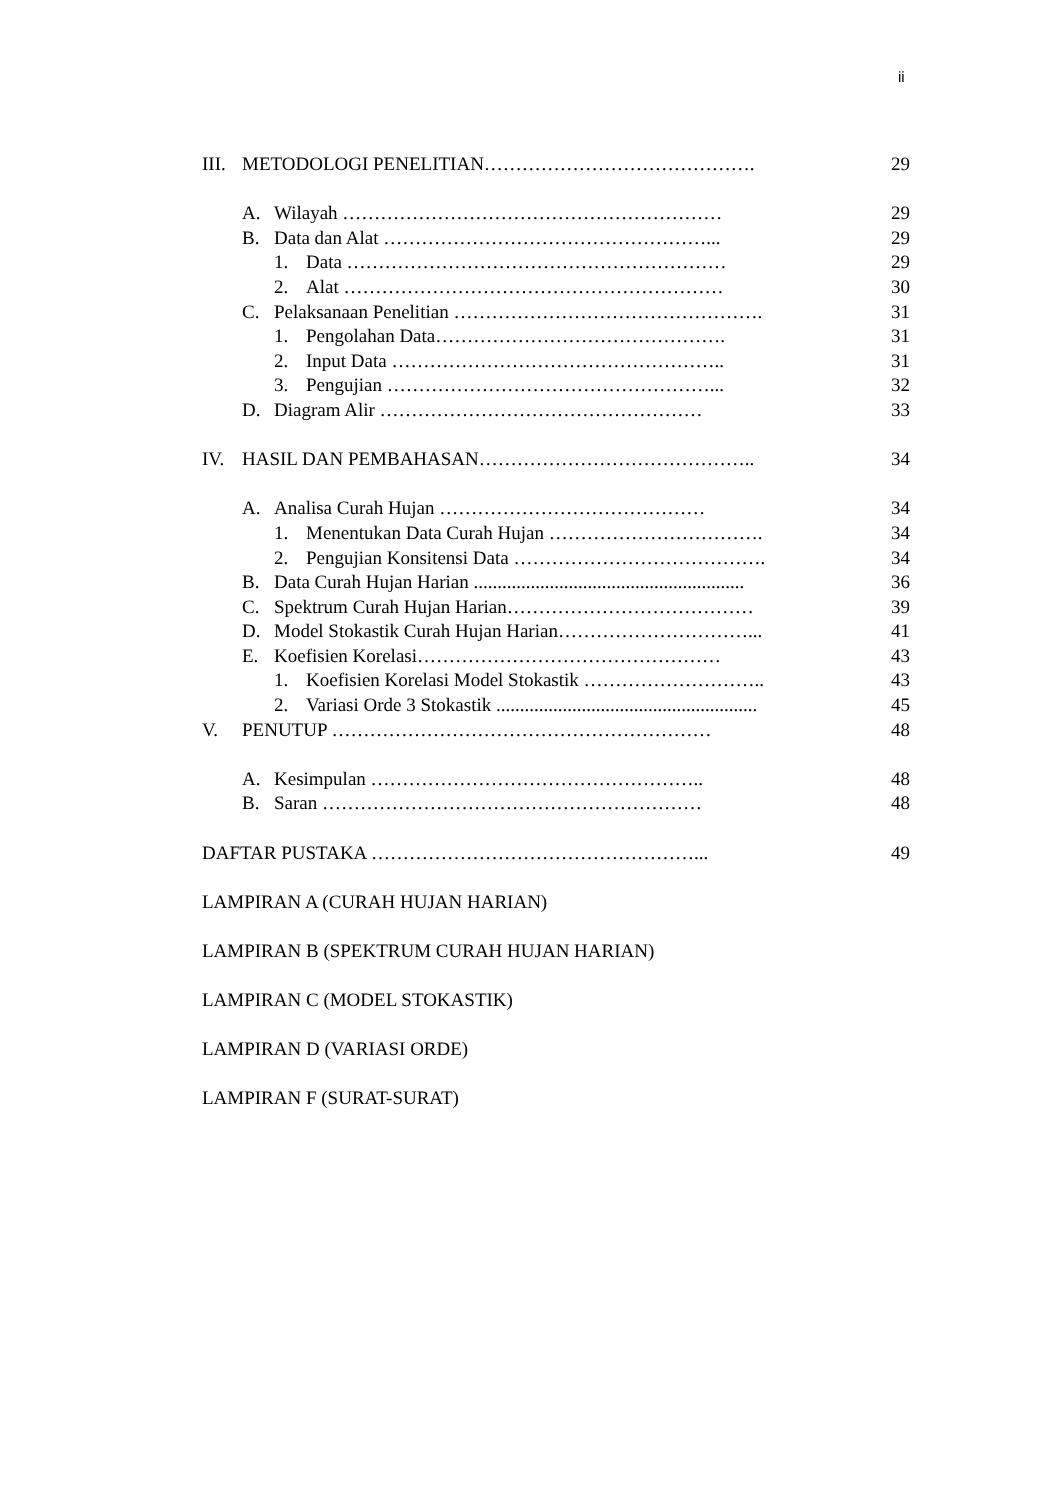ii
III. METODOLOGI PENELITIAN……………………………………. 29
A. Wilayah …………………………………………………… 29
B. Data dan Alat ……………………………………………... 29
1. Data …………………………………………………… 29
2. Alat …………………………………………………… 30
C. Pelaksanaan Penelitian …………………………………………. 31
1. Pengolahan Data………………………………………. 31
2. Input Data …………………………………………….. 31
3. Pengujian ……………………………………………... 32
D. Diagram Alir …………………………………………… 33
IV. HASIL DAN PEMBAHASAN…………………………………….. 34
A. Analisa Curah Hujan …………………………………… 34
1. Menentukan Data Curah Hujan ……………………………. 34
2. Pengujian Konsitensi Data …………………………………. 34
B. Data Curah Hujan Harian ......................................................... 36
C. Spektrum Curah Hujan Harian………………………………… 39
D. Model Stokastik Curah Hujan Harian…………………………... 41
E. Koefisien Korelasi………………………………………… 43
1. Koefisien Korelasi Model Stokastik ……………………….. 43
2. Variasi Orde 3 Stokastik ....................................................... 45
V. PENUTUP …………………………………………………… 48
A. Kesimpulan …………………………………………….. 48
B. Saran …………………………………………………… 48
DAFTAR PUSTAKA ……………………………………………... 49
LAMPIRAN A (CURAH HUJAN HARIAN)
LAMPIRAN B (SPEKTRUM CURAH HUJAN HARIAN)
LAMPIRAN C (MODEL STOKASTIK)
LAMPIRAN D (VARIASI ORDE)
LAMPIRAN F (SURAT-SURAT)